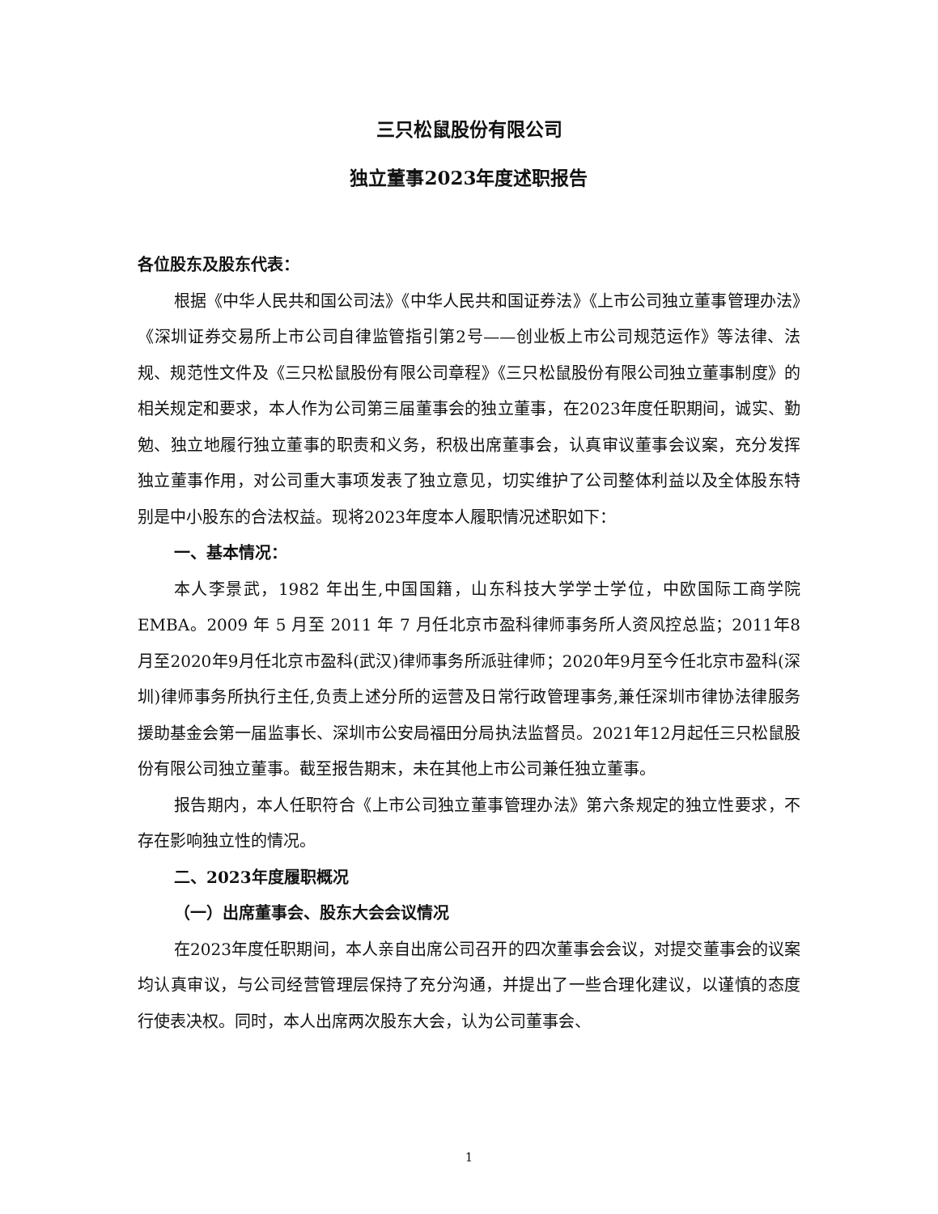三只松鼠股份有限公司
独立董事2023年度述职报告
各位股东及股东代表：
根据《中华人民共和国公司法》《中华人民共和国证券法》《上市公司独立董事管理办法》《深圳证券交易所上市公司自律监管指引第2号——创业板上市公司规范运作》等法律、法规、规范性文件及《三只松鼠股份有限公司章程》《三只松鼠股份有限公司独立董事制度》的相关规定和要求，本人作为公司第三届董事会的独立董事，在2023年度任职期间，诚实、勤勉、独立地履行独立董事的职责和义务，积极出席董事会，认真审议董事会议案，充分发挥独立董事作用，对公司重大事项发表了独立意见，切实维护了公司整体利益以及全体股东特别是中小股东的合法权益。现将2023年度本人履职情况述职如下：
一、基本情况：
本人李景武，1982 年出生,中国国籍，山东科技大学学士学位，中欧国际工商学院 EMBA。2009 年 5 月至 2011 年 7 月任北京市盈科律师事务所人资风控总监；2011年8月至2020年9月任北京市盈科(武汉)律师事务所派驻律师；2020年9月至今任北京市盈科(深圳)律师事务所执行主任,负责上述分所的运营及日常行政管理事务,兼任深圳市律协法律服务援助基金会第一届监事长、深圳市公安局福田分局执法监督员。2021年12月起任三只松鼠股份有限公司独立董事。截至报告期末，未在其他上市公司兼任独立董事。
报告期内，本人任职符合《上市公司独立董事管理办法》第六条规定的独立性要求，不存在影响独立性的情况。
二、2023年度履职概况
（一）出席董事会、股东大会会议情况
在2023年度任职期间，本人亲自出席公司召开的四次董事会会议，对提交董事会的议案均认真审议，与公司经营管理层保持了充分沟通，并提出了一些合理化建议，以谨慎的态度行使表决权。同时，本人出席两次股东大会，认为公司董事会、
1